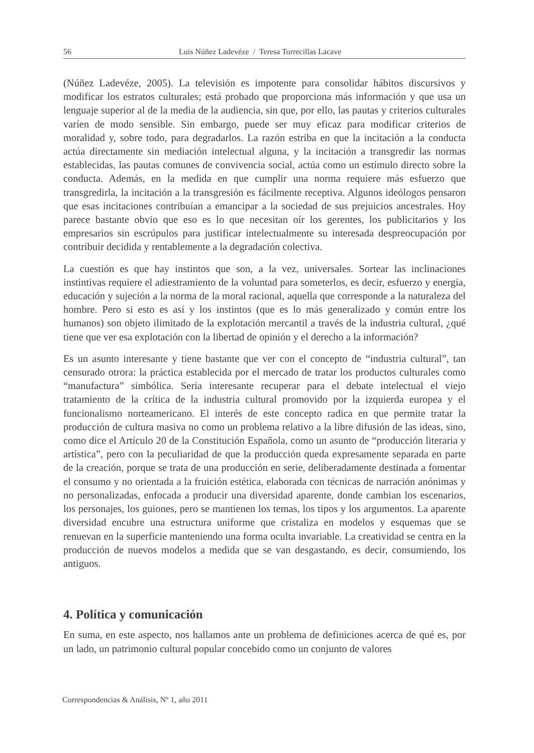56 Luis Núñez Ladevéze / Teresa Torrecillas Lacave
(Núñez Ladevéze, 2005). La televisión es impotente para consolidar hábitos discursivos y modificar los estratos culturales; está probado que proporciona más información y que usa un lenguaje superior al de la media de la audiencia, sin que, por ello, las pautas y criterios culturales varíen de modo sensible. Sin embargo, puede ser muy eficaz para modificar criterios de moralidad y, sobre todo, para degradarlos. La razón estriba en que la incitación a la conducta actúa directamente sin mediación intelectual alguna, y la incitación a transgredir las normas establecidas, las pautas comunes de convivencia social, actúa como un estímulo directo sobre la conducta. Además, en la medida en que cumplir una norma requiere más esfuerzo que transgredirla, la incitación a la transgresión es fácilmente receptiva. Algunos ideólogos pensaron que esas incitaciones contribuían a emancipar a la sociedad de sus prejuicios ancestrales. Hoy parece bastante obvio que eso es lo que necesitan oír los gerentes, los publicitarios y los empresarios sin escrúpulos para justificar intelectualmente su interesada despreocupación por contribuir decidida y rentablemente a la degradación colectiva.
La cuestión es que hay instintos que son, a la vez, universales. Sortear las inclinaciones instintivas requiere el adiestramiento de la voluntad para someterlos, es decir, esfuerzo y energía, educación y sujeción a la norma de la moral racional, aquella que corresponde a la naturaleza del hombre. Pero si esto es así y los instintos (que es lo más generalizado y común entre los humanos) son objeto ilimitado de la explotación mercantil a través de la industria cultural, ¿qué tiene que ver esa explotación con la libertad de opinión y el derecho a la información?
Es un asunto interesante y tiene bastante que ver con el concepto de “industria cultural”, tan censurado otrora: la práctica establecida por el mercado de tratar los productos culturales como “manufactura” simbólica. Sería interesante recuperar para el debate intelectual el viejo tratamiento de la crítica de la industria cultural promovido por la izquierda europea y el funcionalismo norteamericano. El interés de este concepto radica en que permite tratar la producción de cultura masiva no como un problema relativo a la libre difusión de las ideas, sino, como dice el Artículo 20 de la Constitución Española, como un asunto de “producción literaria y artística”, pero con la peculiaridad de que la producción queda expresamente separada en parte de la creación, porque se trata de una producción en serie, deliberadamente destinada a fomentar el consumo y no orientada a la fruición estética, elaborada con técnicas de narración anónimas y no personalizadas, enfocada a producir una diversidad aparente, donde cambian los escenarios, los personajes, los guiones, pero se mantienen los temas, los tipos y los argumentos. La aparente diversidad encubre una estructura uniforme que cristaliza en modelos y esquemas que se renuevan en la superficie manteniendo una forma oculta invariable. La creatividad se centra en la producción de nuevos modelos a medida que se van desgastando, es decir, consumiendo, los antiguos.
4. Política y comunicación
En suma, en este aspecto, nos hallamos ante un problema de definiciones acerca de qué es, por un lado, un patrimonio cultural popular concebido como un conjunto de valores
Correspondencias & Análisis, Nº 1, año 2011